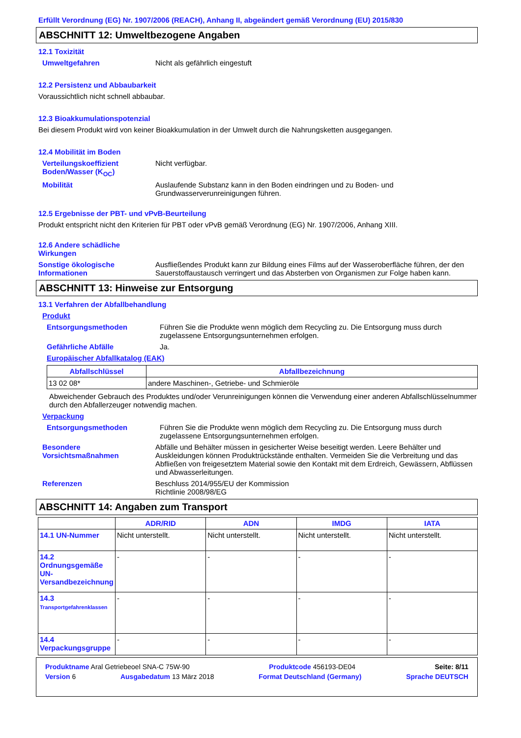Erfüllt Verordnung (EG) Nr. 1907/2006 (REACH), Anhang II, abgeändert gemäß Verordnung (EU) 2015/830
ABSCHNITT 12: Umweltbezogene Angaben
12.1 Toxizität
Umweltgefahren Nicht als gefährlich eingestuft
12.2 Persistenz und Abbaubarkeit
Voraussichtlich nicht schnell abbaubar.
12.3 Bioakkumulationspotenzial
Bei diesem Produkt wird von keiner Bioakkumulation in der Umwelt durch die Nahrungsketten ausgegangen.
12.4 Mobilität im Boden
Verteilungskoeffizient Boden/Wasser (K<sub>OC</sub>)
Nicht verfügbar.
Mobilität Auslaufende Substanz kann in den Boden eindringen und zu Boden- und Grundwasserverunreinigungen führen.
12.5 Ergebnisse der PBT- und vPvB-Beurteilung
Produkt entspricht nicht den Kriterien für PBT oder vPvB gemäß Verordnung (EG) Nr. 1907/2006, Anhang XIII.
12.6 Andere schädliche Wirkungen
Sonstige ökologische Informationen
Ausfließendes Produkt kann zur Bildung eines Films auf der Wasseroberfläche führen, der den Sauerstoffaustausch verringert und das Absterben von Organismen zur Folge haben kann.
ABSCHNITT 13: Hinweise zur Entsorgung
13.1 Verfahren der Abfallbehandlung
Produkt
Entsorgungsmethoden Führen Sie die Produkte wenn möglich dem Recycling zu. Die Entsorgung muss durch zugelassene Entsorgungsunternehmen erfolgen.
Gefährliche Abfälle Ja.
Europäischer Abfallkatalog (EAK)
| Abfallschlüssel | Abfallbezeichnung |
| --- | --- |
| 13 02 08* | andere Maschinen-, Getriebe- und Schmieröle |
Abweichender Gebrauch des Produktes und/oder Verunreinigungen können die Verwendung einer anderen Abfallschlüsselnummer durch den Abfallerzeuger notwendig machen.
Verpackung
Entsorgungsmethoden Führen Sie die Produkte wenn möglich dem Recycling zu. Die Entsorgung muss durch zugelassene Entsorgungsunternehmen erfolgen.
Besondere Vorsichtsmaßnahmen
Abfälle und Behälter müssen in gesicherter Weise beseitigt werden. Leere Behälter und Auskleidungen können Produktrückstände enthalten. Vermeiden Sie die Verbreitung und das Abfließen von freigesetztem Material sowie den Kontakt mit dem Erdreich, Gewässern, Abflüssen und Abwasserleitungen.
Referenzen Beschluss 2014/955/EU der Kommission
Richtlinie 2008/98/EG
ABSCHNITT 14: Angaben zum Transport
| | ADR/RID | ADN | IMDG | IATA |
| --- | --- | --- | --- | --- |
| 14.1 UN-Nummer | Nicht unterstellt. | Nicht unterstellt. | Nicht unterstellt. | Nicht unterstellt. |
| 14.2 Ordnungsgemäße UN-Versandbezeichnung | - | - | - | - |
| 14.3 Transportgefahrenklassen | - | - | - | - |
| 14.4 Verpackungsgruppe | - | - | - | - |
Produktname Aral Getriebeoel SNA-C 75W-90 Produktcode 456193-DE04 Seite: 8/11
Version 6 Ausgabedatum 13 März 2018 Format Deutschland (Germany) Sprache DEUTSCH